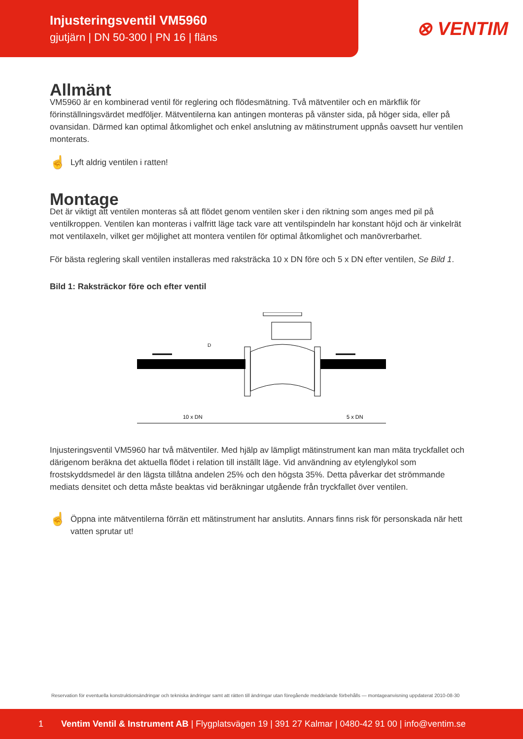Injusteringsventil VM5960
gjutjärn | DN 50-300 | PN 16 | fläns
⊗ VENTIM
Allmänt
VM5960 är en kombinerad ventil för reglering och flödesmätning. Två mätventiler och en märkflik för förinställningsvärdet medföljer. Mätventilerna kan antingen monteras på vänster sida, på höger sida, eller på ovansidan. Därmed kan optimal åtkomlighet och enkel anslutning av mätinstrument uppnås oavsett hur ventilen monterats.
☝ Lyft aldrig ventilen i ratten!
Montage
Det är viktigt att ventilen monteras så att flödet genom ventilen sker i den riktning som anges med pil på ventilkroppen. Ventilen kan monteras i valfritt läge tack vare att ventilspindeln har konstant höjd och är vinkelrät mot ventilaxeln, vilket ger möjlighet att montera ventilen för optimal åtkomlighet och manövrerbarhet.
För bästa reglering skall ventilen installeras med raksträcka 10 x DN före och 5 x DN efter ventilen, Se Bild 1.
Bild 1: Raksträckor före och efter ventil
10 x DN
5 x DN
D
Injusteringsventil VM5960 har två mätventiler. Med hjälp av lämpligt mätinstrument kan man mäta tryckfallet och därigenom beräkna det aktuella flödet i relation till inställt läge. Vid användning av etylenglykol som frostskyddsmedel är den lägsta tillåtna andelen 25% och den högsta 35%. Detta påverkar det strömmande mediats densitet och detta måste beaktas vid beräkningar utgående från tryckfallet över ventilen.
☝ Öppna inte mätventilerna förrän ett mätinstrument har anslutits. Annars finns risk för personskada när hett vatten sprutar ut!
Reservation för eventuella konstruktionsändringar och tekniska ändringar samt att rätten till ändringar utan föregående meddelande förbehålls — montageanvisning uppdaterat 2010-08-30
1 Ventim Ventil & Instrument AB | Flygplatsvägen 19 | 391 27 Kalmar | 0480-42 91 00 | info@ventim.se